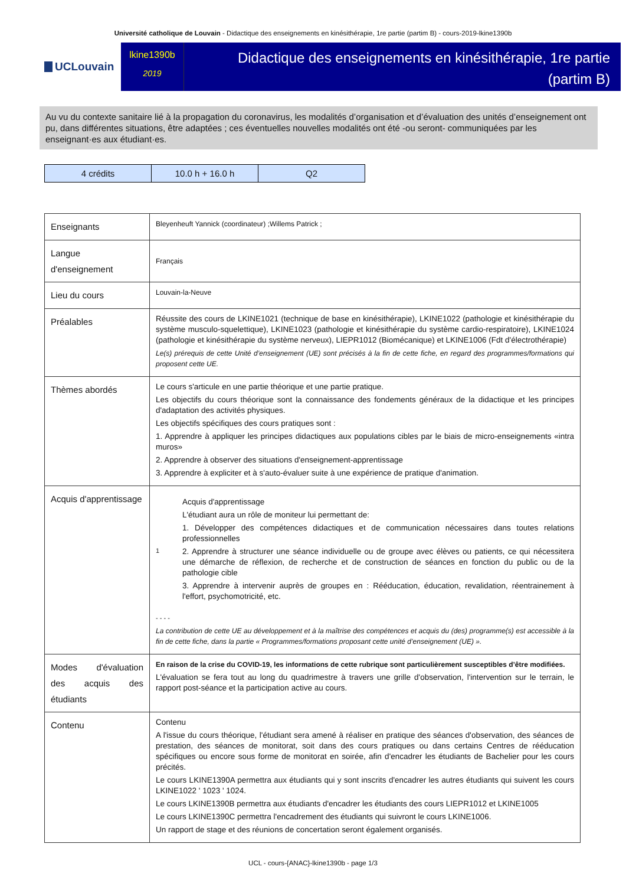Université catholique de Louvain - Didactique des enseignements en kinésithérapie, 1re partie (partim B) - cours-2019-lkine1390b
UCLouvain
lkine1390b
2019
Didactique des enseignements en kinésithérapie, 1re partie (partim B)
Au vu du contexte sanitaire lié à la propagation du coronavirus, les modalités d’organisation et d’évaluation des unités d’enseignement ont pu, dans différentes situations, être adaptées ; ces éventuelles nouvelles modalités ont été -ou seront- communiquées par les enseignant·es aux étudiant·es.
| 4 crédits | 10.0 h + 16.0 h | Q2 |
| Enseignants | Bleyenheuft Yannick (coordinateur) ;Willems Patrick ; |
| Langue d'enseignement | Français |
| Lieu du cours | Louvain-la-Neuve |
| Préalables | Réussite des cours de LKINE1021 (technique de base en kinésithérapie), LKINE1022 (pathologie et kinésithérapie du système musculo-squelettique), LKINE1023 (pathologie et kinésithérapie du système cardio-respiratoire), LKINE1024 (pathologie et kinésithérapie du système nerveux), LIEPR1012 (Biomécanique) et LKINE1006 (Fdt d'électrothérapie) Le(s) prérequis de cette Unité d’enseignement (UE) sont précisés à la fin de cette fiche, en regard des programmes/formations qui proposent cette UE. |
| Thèmes abordés | Le cours s'articule en une partie théorique et une partie pratique. Les objectifs du cours théorique sont la connaissance des fondements généraux de la didactique et les principes d'adaptation des activités physiques. Les objectifs spécifiques des cours pratiques sont : 1. Apprendre à appliquer les principes didactiques aux populations cibles par le biais de micro-enseignements «intra muros» 2. Apprendre à observer des situations d'enseignement-apprentissage 3. Apprendre à expliciter et à s'auto-évaluer suite à une expérience de pratique d'animation. |
| Acquis d'apprentissage | 1 Acquis d'apprentissage L'étudiant aura un rôle de moniteur lui permettant de: 1. Développer des compétences didactiques et de communication nécessaires dans toutes relations professionnelles 2. Apprendre à structurer une séance individuelle ou de groupe avec élèves ou patients, ce qui nécessitera une démarche de réflexion, de recherche et de construction de séances en fonction du public ou de la pathologie cible 3. Apprendre à intervenir auprès de groupes en : Rééducation, éducation, revalidation, réentrainement à l'effort, psychomotricité, etc. - - - - La contribution de cette UE au développement et à la maîtrise des compétences et acquis du (des) programme(s) est accessible à la fin de cette fiche, dans la partie « Programmes/formations proposant cette unité d’enseignement (UE) ». |
| Modes d'évaluation des acquis des étudiants | En raison de la crise du COVID-19, les informations de cette rubrique sont particulièrement susceptibles d’être modifiées. L'évaluation se fera tout au long du quadrimestre à travers une grille d'observation, l'intervention sur le terrain, le rapport post-séance et la participation active au cours. |
| Contenu | Contenu A l'issue du cours théorique, l'étudiant sera amené à réaliser en pratique des séances d'observation, des séances de prestation, des séances de monitorat, soit dans des cours pratiques ou dans certains Centres de rééducation spécifiques ou encore sous forme de monitorat en soirée, afin d'encadrer les étudiants de Bachelier pour les cours précités. Le cours LKINE1390A permettra aux étudiants qui y sont inscrits d'encadrer les autres étudiants qui suivent les cours LKINE1022 ' 1023 ' 1024. Le cours LKINE1390B permettra aux étudiants d'encadrer les étudiants des cours LIEPR1012 et LKINE1005 Le cours LKINE1390C permettra l'encadrement des étudiants qui suivront le cours LKINE1006. Un rapport de stage et des réunions de concertation seront également organisés. |
UCL - cours-{ANAC}-lkine1390b - page 1/3